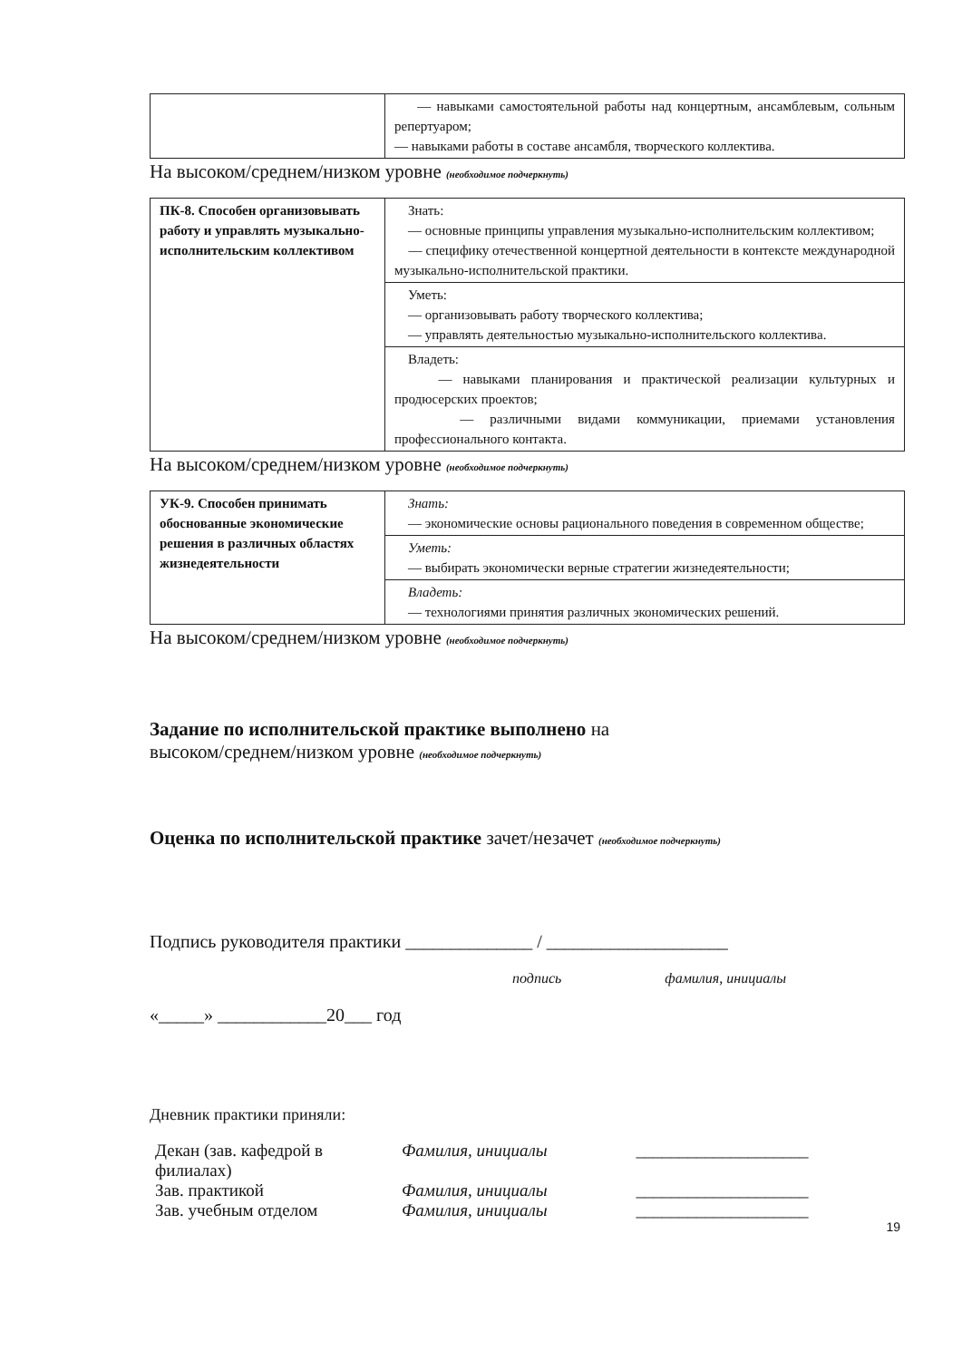| | — навыками самостоятельной работы над концертным, ансамблевым, сольным репертуаром; — навыками работы в составе ансамбля, творческого коллектива. |
На высоком/среднем/низком уровне (необходимое подчеркнуть)
| ПК-8. Способен организовывать работу и управлять музыкально-исполнительским коллективом | Знать: — основные принципы управления музыкально-исполнительским коллективом; — специфику отечественной концертной деятельности в контексте международной музыкально-исполнительской практики. |
| | Уметь: — организовывать работу творческого коллектива; — управлять деятельностью музыкально-исполнительского коллектива. |
| | Владеть: — навыками планирования и практической реализации культурных и продюсерских проектов; — различными видами коммуникации, приемами установления профессионального контакта. |
На высоком/среднем/низком уровне (необходимое подчеркнуть)
| УК-9. Способен принимать обоснованные экономические решения в различных областях жизнедеятельности | Знать: — экономические основы рационального поведения в современном обществе; |
| | Уметь: — выбирать экономически верные стратегии жизнедеятельности; |
| | Владеть: — технологиями принятия различных экономических решений. |
На высоком/среднем/низком уровне (необходимое подчеркнуть)
Задание по исполнительской практике выполнено на
высоком/среднем/низком уровне (необходимое подчеркнуть)
Оценка по исполнительской практике зачет/незачет (необходимое подчеркнуть)
Подпись руководителя практики ______________ / ____________________
подпись фамилия, инициалы
«_____» ____________20___ год
Дневник практики приняли:
| Декан (зав. кафедрой в филиалах) | Фамилия, инициалы | ____________________ |
| Зав. практикой | Фамилия, инициалы | ____________________ |
| Зав. учебным отделом | Фамилия, инициалы | ____________________ |
19